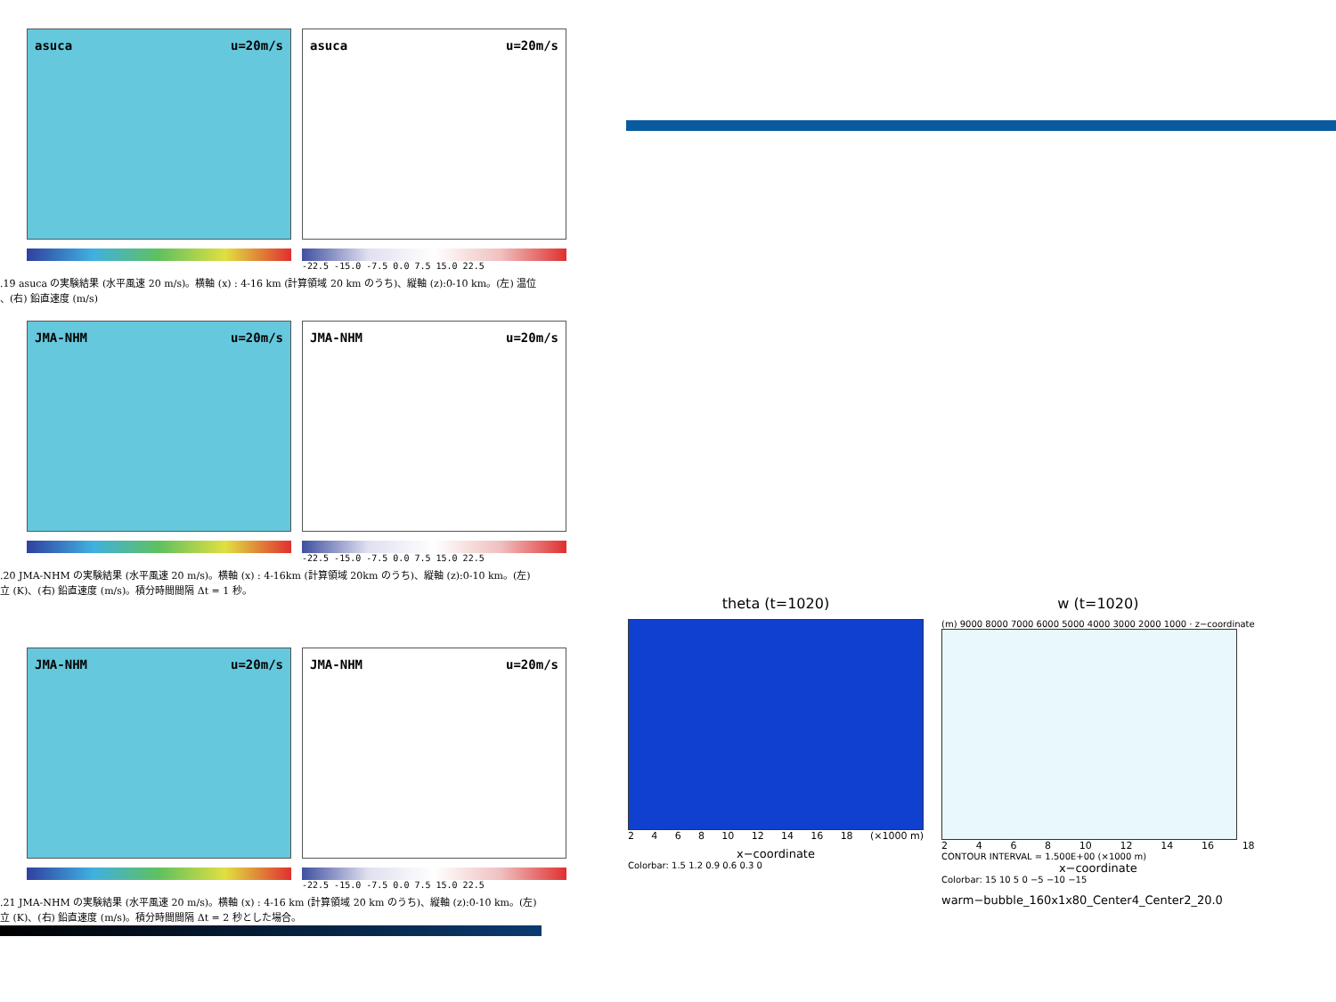asuca u=20m/s asuca u=20m/s
-22.5 -15.0 -7.5 0.0 7.5 15.0 22.5
.19 asuca の実験結果 (水平風速 20 m/s)。横軸 (x) : 4-16 km (計算領域 20 km のうち)、縦軸 (z):0-10 km。(左) 温位
、(右) 鉛直速度 (m/s)
JMA-NHM u=20m/s JMA-NHM u=20m/s
-22.5 -15.0 -7.5 0.0 7.5 15.0 22.5
.20 JMA-NHM の実験結果 (水平風速 20 m/s)。横軸 (x) : 4-16km (計算領域 20km のうち)、縦軸 (z):0-10 km。(左)
立 (K)、(右) 鉛直速度 (m/s)。積分時間間隔 Δt = 1 秒。
JMA-NHM u=20m/s JMA-NHM u=20m/s
-22.5 -15.0 -7.5 0.0 7.5 15.0 22.5
.21 JMA-NHM の実験結果 (水平風速 20 m/s)。横軸 (x) : 4-16 km (計算領域 20 km のうち)、縦軸 (z):0-10 km。(左)
立 (K)、(右) 鉛直速度 (m/s)。積分時間間隔 Δt = 2 秒とした場合。
theta (t=1020)
2468 10 12 14 16 18 (×1000 m)
x−coordinate
Colorbar: 1.5 1.2 0.9 0.6 0.3 0
w (t=1020)
(m) 9000 8000 7000 6000 5000 4000 3000 2000 1000 · z−coordinate
2468 10 12 14 16 18
CONTOUR INTERVAL = 1.500E+00 (×1000 m)
x−coordinate
Colorbar: 15 10 5 0 −5 −10 −15
warm−bubble_160x1x80_Center4_Center2_20.0